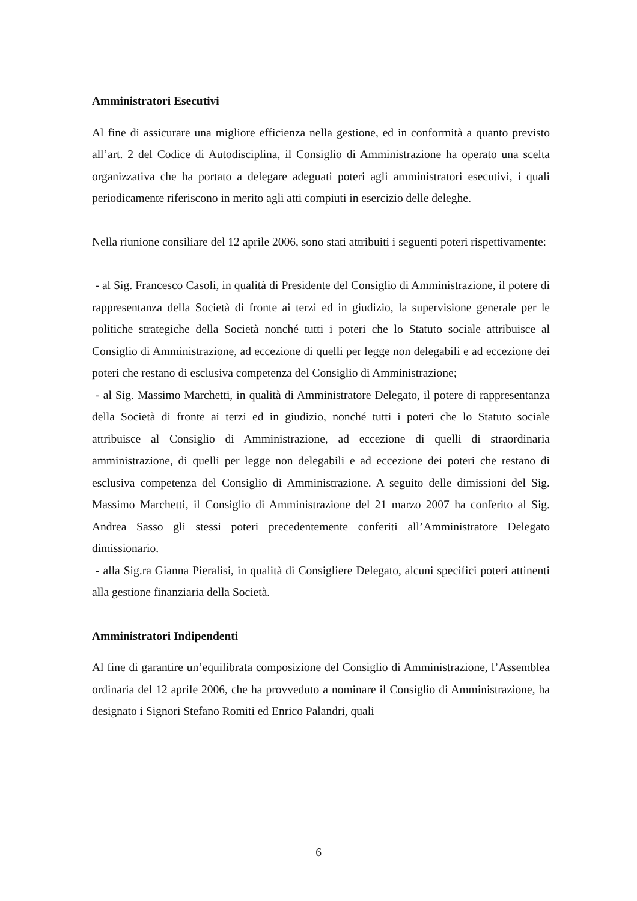Amministratori Esecutivi
Al fine di assicurare una migliore efficienza nella gestione, ed in conformità a quanto previsto all’art. 2 del Codice di Autodisciplina, il Consiglio di Amministrazione ha operato una scelta organizzativa che ha portato a delegare adeguati poteri agli amministratori esecutivi, i quali periodicamente riferiscono in merito agli atti compiuti in esercizio delle deleghe.
Nella riunione consiliare del 12 aprile 2006, sono stati attribuiti i seguenti poteri rispettivamente:
- al Sig. Francesco Casoli, in qualità di Presidente del Consiglio di Amministrazione, il potere di rappresentanza della Società di fronte ai terzi ed in giudizio, la supervisione generale per le politiche strategiche della Società nonché tutti i poteri che lo Statuto sociale attribuisce al Consiglio di Amministrazione, ad eccezione di quelli per legge non delegabili e ad eccezione dei poteri che restano di esclusiva competenza del Consiglio di Amministrazione;
- al Sig. Massimo Marchetti, in qualità di Amministratore Delegato, il potere di rappresentanza della Società di fronte ai terzi ed in giudizio, nonché tutti i poteri che lo Statuto sociale attribuisce al Consiglio di Amministrazione, ad eccezione di quelli di straordinaria amministrazione, di quelli per legge non delegabili e ad eccezione dei poteri che restano di esclusiva competenza del Consiglio di Amministrazione. A seguito delle dimissioni del Sig. Massimo Marchetti, il Consiglio di Amministrazione del 21 marzo 2007 ha conferito al Sig. Andrea Sasso gli stessi poteri precedentemente conferiti all’Amministratore Delegato dimissionario.
- alla Sig.ra Gianna Pieralisi, in qualità di Consigliere Delegato, alcuni specifici poteri attinenti alla gestione finanziaria della Società.
Amministratori Indipendenti
Al fine di garantire un’equilibrata composizione del Consiglio di Amministrazione, l’Assemblea ordinaria del 12 aprile 2006, che ha provveduto a nominare il Consiglio di Amministrazione, ha designato i Signori Stefano Romiti ed Enrico Palandri, quali
6